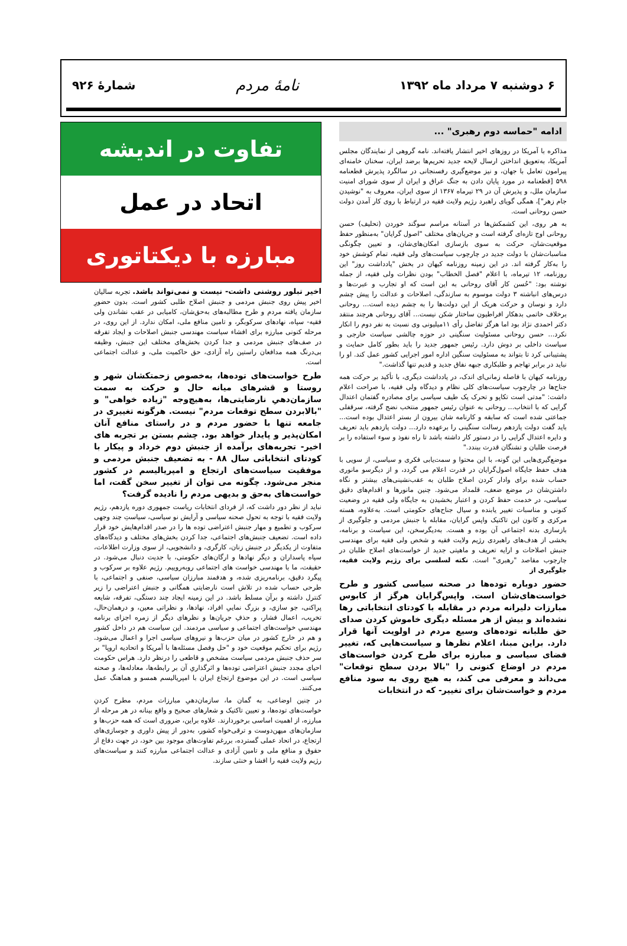۶ دوشنبه ۷ مرداد ماه ۱۳۹۲
نامهٔ مردم
شمارهٔ ۹۲۶
ادامه "حماسه دوم رهبری" ...
مذاکره با آمریکا در روزهای اخیر انتشار یافته‌اند. نامه گروهی از نمایندگان مجلس آمریکا، به‌تعویق انداختن ارسال لایحه جدید تحریم‌ها برضد ایران، سخنان خامنه‌ای پیرامون تعامل با جهان، و نیز موضع‌گیری رفسنجانی در سالگرد پذیرش قطعنامه ۵۹۸ [قطعنامه در مورد پایان دادن به جنگ عراق و ایران از سوی شورای امنیت سازمان ملل، و پذیرش آن در ۲۹ تیرماه ۱۳۶۷ از سوی ایران، معروف به "نوشیدن جام زهر"]، همگی گویای راهبرد رژیم ولایت فقیه در ارتباط با روی کار آمدن دولت حسن روحانی است.
به هر روی، این کشمکش‌ها در آستانه مراسم سوگند خوردن (تحلیف) حسن روحانی اوج تازه‌ای گرفته است و جریان‌های مختلف "اصول گرایان" به‌منظور حفظ موقعیت‌شان، حرکت به سوی بازسازی امکان‌های‌شان، و تعیین چگونگی مناسبات‌شان با دولت جدید در چارچوب سیاست‌های ولی فقیه، تمام کوشش خود را به‌کار گرفته اند. در این زمینه روزنامه کیهان در بخش "یادداشت روز" این روزنامه، ۱۲ تیرماه، با اعلام "فصل الخطاب" بودن نظرات ولی فقیه، از جمله نوشته بود: "حُسن کار آقای روحانی به این است که او تجارب و عبرت‌ها و درس‌های انباشته ۳ دولت موسوم به سازندگی، اصلاحات و عدالت را پیش چشم دارد و نوسان و حرکت هریک از این دولت‌ها را به چشم دیده است... روحانی برخلاف خاتمی بدهکار افراطیون ساختار شکن نیست... آقای روحانی هرچند منتقد دکتر احمدی نژاد بود اما هرگز تفاضل رأی ۱۱میلیونی وی نسبت به نفر دوم را انکار نکرد... حسن روحانی مسئولیت سنگینی در حوزه چالشی سیاست خارجی و سیاست داخلی بر دوش دارد. رئیس جمهور جدید را باید بطور کامل حمایت و پشتیبانی کرد تا بتواند به مسئولیت سنگین اداره امور اجرایی کشور عمل کند. او را نباید در برابر تهاجم و طلبکاری جبهه نفاق جدید و قدیم تنها گذاشت."
روزنامه کیهان با فاصله زمانی‌ای اندک، در یادداشت دیگری، با تأکید بر حرکت همه جناح‌ها در چارچوب سیاست‌های کلی نظام و دیدگاه ولی فقیه، با صراحت اعلام داشت: "مدتی است تکاپو و تحرک یک طیف سیاسی برای مصادره گفتمان اعتدال گرایی که با انتخاب... روحانی به عنوان رئیس جمهور منتخب نضج گرفته، سرقفلی جماعتی شده است که سابقه و کارنامه شان بیرون از بستر اعتدال بوده است... باید گفت دولت یازدهم رسالت سنگینی را برعهده دارد... دولت یازدهم باید تعریف و دایره اعتدال گرایی را در دستور کار داشته باشد تا راه نفوذ و سوء استفاده را بر فرصت طلبان و تشنگان قدرت ببندد."
موضع‌گیری‌هایی این گونه، با این محتوا و سمت‌یابی فکری و سیاسی، از سویی با هدف حفظ جایگاه اصول‌گرایان در قدرت اعلام می گردد، و از دیگرسو مانوری حساب شده برای وادار کردن اصلاح طلبان به عقب‌نشینی‌های بیشتر و نگاه داشتن‌شان در موضع ضعف، قلمداد می‌شود. چنین مانورها و اقدام‌های دقیق سیاسی، در خدمت حفظ کردن و اعتبار بخشیدن به جایگاه ولی فقیه در وضعیت کنونی و مناسبات تغییر یابنده و سیال جناح‌های حکومتی است. به‌علاوه، هسته مرکزی و کانون این تاکتیک واپس گرایان، مقابله با جنبش مردمی و جلوگیری از بازسازی بدنه اجتماعی آن بوده و هست. به‌دیگرسخن، این سیاست و برنامه، بخشی از هدف‌های راهبردی رژیم ولایت فقیه و شخص ولی فقیه برای مهندسی جنبش اصلاحات و ارایه تعریف و ماهیتی جدید از خواست‌های اصلاح طلبان در چارچوب مقاصد "رهبری" است. نکته لسلسی برای رژیم ولایت فقیه، جلوگیری از
حضور دوباره توده‌ها در صحنه سیاسی کشور و طرح خواست‌های‌شان است. واپس‌گرایان هرگز از کابوس مبارزات دلیرانه مردم در مقابله با کودتای انتخاباتی رها نشده‌اند و بیش از هر مسئله دیگری خاموش کردن صدای حق طلبانه توده‌های وسیع مردم در اولویت آنها قرار دارد. براین مبنا، اعلام نظرها و سیاست‌هایی که، تغییر فضای سیاسی و مبارزه برای طرح کردن خواست‌های مردم در اوضاع کنونی را "بالا بردن سطح توقعات" می‌داند و معرفی می کند، به هیچ روی به سود منافع مردم و خواست‌شان برای تغییر- که در انتخابات
تفاوت در اندیشه
اتحاد در عمل
مبارزه با دیکتاتوری
اخیر تبلور روشنی داشت- نیست و نمی‌تواند باشد. تجربه سالیان اخیر پیش روی جنبش مردمی و جنبش اصلاح طلبی کشور است. بدون حضورِ سازمان یافته مردم و طرح مطالبه‌های به‌حق‌شان، کامیابی در عقب نشاندن ولی فقیه- سپاه، نهادهای سرکوبگر، و تامین منافع ملی، امکان ندارد. از این روی، در مرحله کنونی مبارزه برای افشاء سیاست مهندسی جنبش اصلاحات و ایجاد تفرقه در صف‌های جنبش مردمی و جدا کردن بخش‌های مختلف این جنبش، وظیفه بی‌درنگ همه مدافعان راستین راه آزادی، حق حاکمیت ملی، و عدالت اجتماعی است.
طرح خواست‌های توده‌ها، به‌خصوص زحمتکشان شهر و روستا و قشرهای میانه حال و حرکت به سمت سازمان‌دهیِ نارضایتی‌ها، به‌هیچ‌وجه "زیاده خواهی" و "بالابردن سطح توقعات مردم" نیست. هرگونه تغییری در جامعه تنها با حضور مردم و در راستای منافع آنان امکان‌پذیر و پایدار خواهد بود. چشم بستن بر تجربه های اخیر- تجربه‌های برآمده از جنبش دوم خرداد و پیکار با کودتای انتخاباتی سال ۸۸ - به تضعیف جنبش مردمی و موفقیت سیاست‌های ارتجاع و امپریالیسم در کشور منجر می‌شود. چگونه می توان از تغییر سخن گفت، اما خواست‌های به‌حق و بدیهی مردم را نادیده گرفت؟
نباید از نظر دور داشت که، از فردای انتخابات ریاست جمهوری دوره یازدهم، رژیم ولایت فقیه با توجه به تحول صحنه سیاسی و آرایش نو سیاسی، سیاستِ چند وجهی سرکوب و تطمیع و مهار جنبش اعتراضی توده ها را در صدر اقدام‌هایش خود قرار داده است. تضعیف جنبش‌های اجتماعی، جدا کردن بخش‌های مختلف و دیدگاه‌های متفاوت از یکدیگر در جنبش زنان، کارگری، و دانشجویی، از سوی وزارت اطلاعات، سپاه پاسداران و دیگر نهادها و ارگان‌های حکومتی، با جدیت دنبال می‌شود. در حقیقت، ما با مهندسی خواست های اجتماعی روبه‌روییم. رژیم علاوه بر سرکوب و پیگرد دقیق، برنامه‌ریزی شده، و هدفمند مبارزان سیاسی، صنفی و اجتماعی، با طرحی حساب شده در تلاش است نارضایتی همگانی و جنبش اعتراضی را زیر کنترل داشته و برآن مسلط باشد. در این زمینه ایجاد چند دستگی، تفرقه، شایعه پراکنی، جو سازی، و بزرگ نماییِ افراد، نهادها، و نظراتی معین، و درهمان‌حال، تخریب، اعمال فشار، و حذفِ جریان‌ها و نظرهای دیگر از زمره اجزای برنامه مهندسیِ خواست‌های اجتماعی و سیاسی مردمند. این سیاست هم در داخل کشور و هم در خارج کشور در میان حزب‌ها و نیروهای سیاسی اجرا و اعمال می‌شود. رژیم برای تحکیم موقعیت خود و "حل وفصل مسئله‌ها با آمریکا و اتحادیه اروپا" بر سر حذف جنبش مردمی سیاست مشخص و قاطعی را درنظر دارد. هراس حکومت احیای مجدد جنبش اعتراضی توده‌ها و اثرگذاریِ آن بر رابطه‌ها، معادله‌ها، و صحنه سیاسی است. در این موضوع ارتجاع ایران با امپریالیسم همسو و هماهنگ عمل می‌کنند.
در چنین اوضاعی، به گمان ما، سازمان‌دهیِ مبارزات مردم، مطرح کردنِ خواست‌های توده‌ها، و تعیین تاکتیک و شعارهای صحیح و واقع بینانه در هر مرحله از مبارزه، از اهمیت اساسی برخوردارند. علاوه براین، ضروری است که همه حزب‌ها و سازمان‌های میهن‌دوست و ترقی‌خواه کشور، به‌دور از پیش داوری و جوسازی‌های ارتجاع، در اتحاد عملی گسترده، بررغم تفاوت‌های موجود بین خود، در جهت دفاع از حقوق و منافع ملی و تامین آزادی و عدالت اجتماعی مبارزه کنند و سیاست‌های رژیم ولایت فقیه را افشا و خنثی سازند.